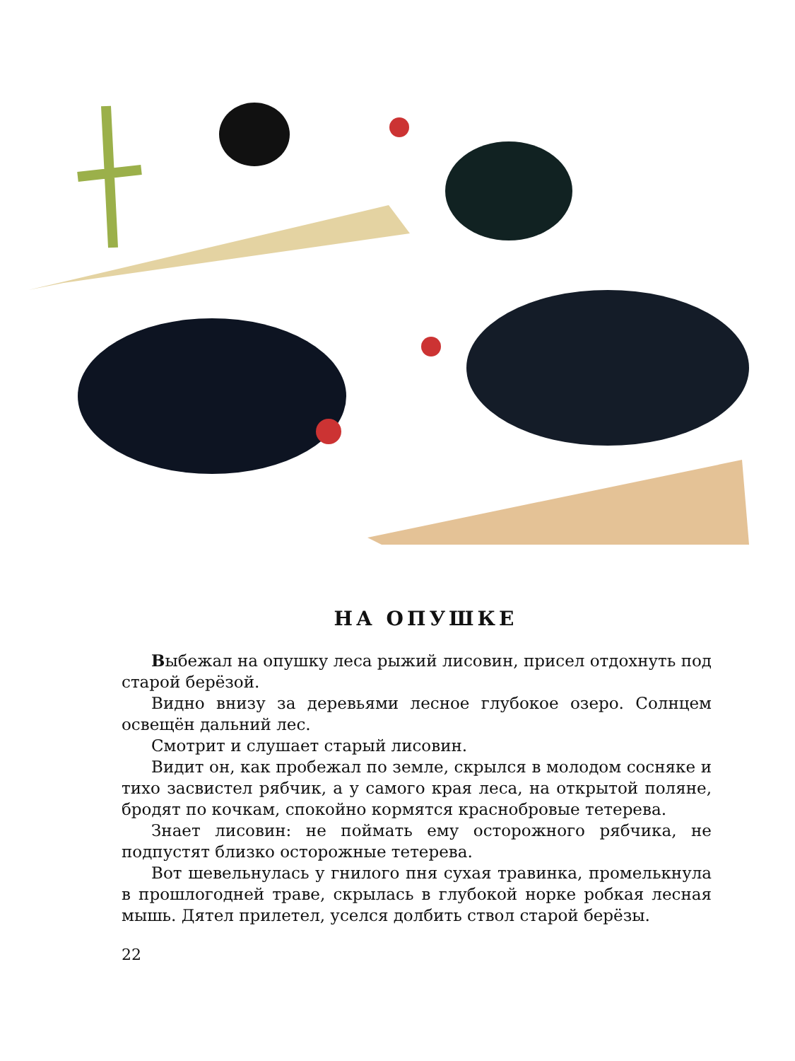НА ОПУШКЕ
Выбежал на опушку леса рыжий лисовин, присел отдохнуть под старой берёзой.
Видно внизу за деревьями лесное глубокое озеро. Солнцем освещён дальний лес.
Смотрит и слушает старый лисовин.
Видит он, как пробежал по земле, скрылся в молодом сосняке и тихо засвистел рябчик, а у самого края леса, на открытой поляне, бродят по кочкам, спокойно кормятся краснобровые тетерева.
Знает лисовин: не поймать ему осторожного рябчика, не подпустят близко осторожные тетерева.
Вот шевельнулась у гнилого пня сухая травинка, промелькнула в прошлогодней траве, скрылась в глубокой норке робкая лесная мышь. Дятел прилетел, уселся долбить ствол старой берёзы.
22